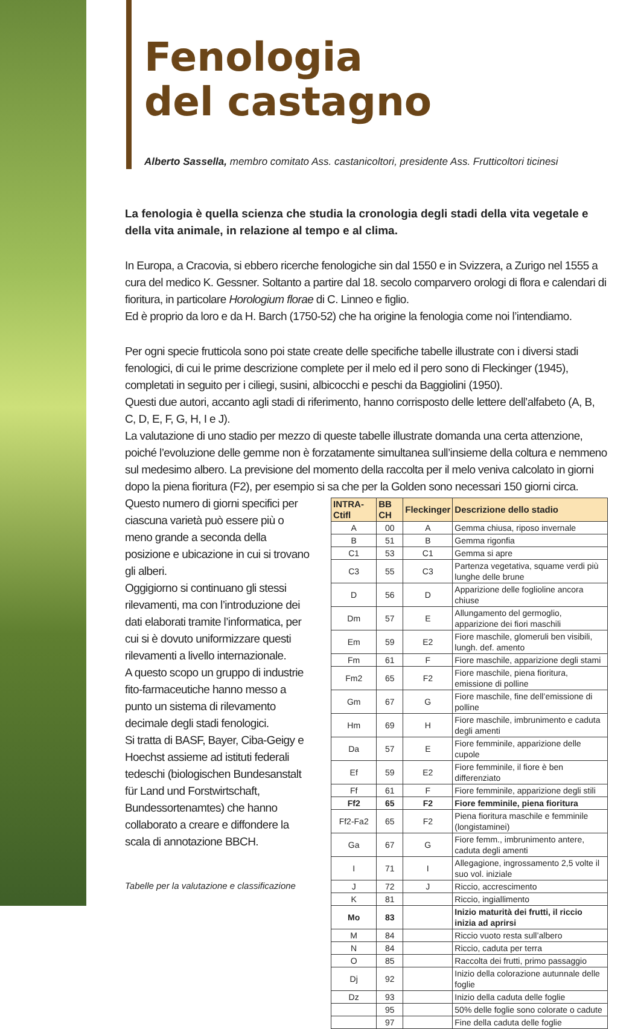Fenologia
del castagno
Alberto Sassella, membro comitato Ass. castanicoltori, presidente Ass. Frutticoltori ticinesi
La fenologia è quella scienza che studia la cronologia degli stadi della vita vegetale e della vita animale, in relazione al tempo e al clima.
In Europa, a Cracovia, si ebbero ricerche fenologiche sin dal 1550 e in Svizzera, a Zurigo nel 1555 a cura del medico K. Gessner. Soltanto a partire dal 18. secolo comparvero orologi di flora e calendari di fioritura, in particolare Horologium florae di C. Linneo e figlio.
Ed è proprio da loro e da H. Barch (1750-52) che ha origine la fenologia come noi l’intendiamo.
Per ogni specie frutticola sono poi state create delle specifiche tabelle illustrate con i diversi stadi fenologici, di cui le prime descrizione complete per il melo ed il pero sono di Fleckinger (1945), completati in seguito per i ciliegi, susini, albicocchi e peschi da Baggiolini (1950).
Questi due autori, accanto agli stadi di riferimento, hanno corrisposto delle lettere dell’alfabeto (A, B, C, D, E, F, G, H, I e J).
La valutazione di uno stadio per mezzo di queste tabelle illustrate domanda una certa attenzione, poiché l’evoluzione delle gemme non è forzatamente simultanea sull’insieme della coltura e nemmeno sul medesimo albero. La previsione del momento della raccolta per il melo veniva calcolato in giorni dopo la piena fioritura (F2), per esempio si sa che per la Golden sono necessari 150 giorni circa.
Questo numero di giorni specifici per ciascuna varietà può essere più o meno grande a seconda della posizione e ubicazione in cui si trovano gli alberi.
Oggigiorno si continuano gli stessi rilevamenti, ma con l’introduzione dei dati elaborati tramite l’informatica, per cui si è dovuto uniformizzare questi rilevamenti a livello internazionale.
A questo scopo un gruppo di industrie fito-farmaceutiche hanno messo a punto un sistema di rilevamento decimale degli stadi fenologici.
Si tratta di BASF, Bayer, Ciba-Geigy e Hoechst assieme ad istituti federali tedeschi (biologischen Bundesanstalt für Land und Forstwirtschaft, Bundessortenamtes) che hanno collaborato a creare e diffondere la scala di annotazione BBCH.
Tabelle per la valutazione e classificazione
| INTRA-Ctifl | BB CH | Fleckinger | Descrizione dello stadio |
| --- | --- | --- | --- |
| A | 00 | A | Gemma chiusa, riposo invernale |
| B | 51 | B | Gemma rigonfia |
| C1 | 53 | C1 | Gemma si apre |
| C3 | 55 | C3 | Partenza vegetativa, squame verdi più lunghe delle brune |
| D | 56 | D | Apparizione delle fogliol­ine ancora chiuse |
| Dm | 57 | E | Allungamento del germoglio, apparizione dei fiori maschili |
| Em | 59 | E2 | Fiore maschile, glomeruli ben visibili, lungh. def. amento |
| Fm | 61 | F | Fiore maschile, apparizione degli stami |
| Fm2 | 65 | F2 | Fiore maschile, piena fioritura, emissione di polline |
| Gm | 67 | G | Fiore maschile, fine dell’emissione di polline |
| Hm | 69 | H | Fiore maschile, imbrunimento e caduta degli amenti |
| Da | 57 | E | Fiore femminile, apparizione delle cupole |
| Ef | 59 | E2 | Fiore femminile, il fiore è ben differenziato |
| Ff | 61 | F | Fiore femminile, apparizione degli stili |
| Ff2 | 65 | F2 | Fiore femminile, piena fioritura |
| Ff2-Fa2 | 65 | F2 | Piena fioritura maschile e femminile (longistaminei) |
| Ga | 67 | G | Fiore femm., imbrunimento antere, caduta degli amenti |
| I | 71 | I | Allegagione, ingrossamento 2,5 volte il suo vol. iniziale |
| J | 72 | J | Riccio, accrescimento |
| K | 81 | | Riccio, ingiallimento |
| Mo | 83 | | Inizio maturità dei frutti, il riccio inizia ad aprirsi |
| M | 84 | | Riccio vuoto resta sull’albero |
| N | 84 | | Riccio, caduta per terra |
| O | 85 | | Raccolta dei frutti, primo passaggio |
| Dj | 92 | | Inizio della colorazione autunnale delle foglie |
| Dz | 93 | | Inizio della caduta delle foglie |
| | 95 | | 50% delle foglie sono colorate o cadute |
| | 97 | | Fine della caduta delle foglie |